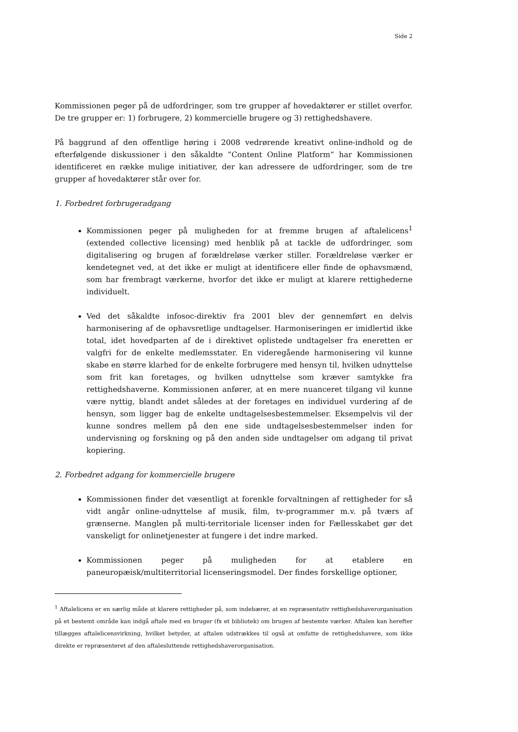Side 2
Kommissionen peger på de udfordringer, som tre grupper af hovedaktører er stillet overfor. De tre grupper er: 1) forbrugere, 2) kommercielle brugere og 3) rettighedshavere.
På baggrund af den offentlige høring i 2008 vedrørende kreativt online-indhold og de efterfølgende diskussioner i den såkaldte ”Content Online Platform” har Kommissionen identificeret en række mulige initiativer, der kan adressere de udfordringer, som de tre grupper af hovedaktører står over for.
1. Forbedret forbrugeradgang
Kommissionen peger på muligheden for at fremme brugen af aftalelicens<sup>1</sup> (extended collective licensing) med henblik på at tackle de udfordringer, som digitalisering og brugen af forældreløse værker stiller. Forældreløse værker er kendetegnet ved, at det ikke er muligt at identificere eller finde de ophavsmænd, som har frembragt værkerne, hvorfor det ikke er muligt at klarere rettighederne individuelt.
Ved det såkaldte infosoc-direktiv fra 2001 blev der gennemført en delvis harmonisering af de ophavsretlige undtagelser. Harmoniseringen er imidlertid ikke total, idet hovedparten af de i direktivet oplistede undtagelser fra eneretten er valgfri for de enkelte medlemsstater. En videregående harmonisering vil kunne skabe en større klarhed for de enkelte forbrugere med hensyn til, hvilken udnyttelse som frit kan foretages, og hvilken udnyttelse som kræver samtykke fra rettighedshaverne. Kommissionen anfører, at en mere nuanceret tilgang vil kunne være nyttig, blandt andet således at der foretages en individuel vurdering af de hensyn, som ligger bag de enkelte undtagelsesbestemmelser. Eksempelvis vil der kunne sondres mellem på den ene side undtagelsesbestemmelser inden for undervisning og forskning og på den anden side undtagelser om adgang til privat kopiering.
2. Forbedret adgang for kommercielle brugere
Kommissionen finder det væsentligt at forenkle forvaltningen af rettigheder for så vidt angår online-udnyttelse af musik, film, tv-programmer m.v. på tværs af grænserne. Manglen på multi-territoriale licenser inden for Fællesskabet gør det vanskeligt for onlinetjenester at fungere i det indre marked.
Kommissionen peger på muligheden for at etablere en paneuropæisk/multiterritorial licenseringsmodel. Der findes forskellige optioner,
<sup>1</sup> Aftalelicens er en særlig måde at klarere rettigheder på, som indebærer, at en repræsentativ rettighedshaverorganisation på et bestemt område kan indgå aftale med en bruger (fx et bibliotek) om brugen af bestemte værker. Aftalen kan herefter tillægges aftalelicensvirkning, hvilket betyder, at aftalen udstrækkes til også at omfatte de rettighedshavere, som ikke direkte er repræsenteret af den aftaleslut­tende rettighedshaverorganisation.